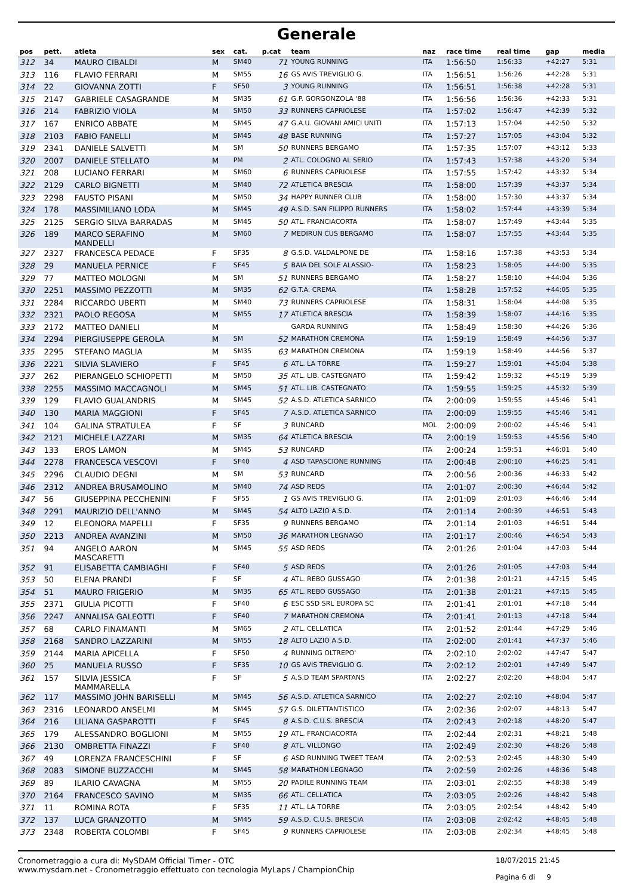Generale
| pos | pett. | atleta | sex | cat. | p.cat | team | naz | race time | real time | gap | media |
| --- | --- | --- | --- | --- | --- | --- | --- | --- | --- | --- | --- |
| 312 | 34 | MAURO CIBALDI | M | SM40 | 71 | YOUNG RUNNING | ITA | 1:56:50 | 1:56:33 | +42:27 | 5:31 |
| 313 | 116 | FLAVIO FERRARI | M | SM55 | 16 | GS AVIS TREVIGLIO G. | ITA | 1:56:51 | 1:56:26 | +42:28 | 5:31 |
| 314 | 22 | GIOVANNA ZOTTI | F | SF50 | 3 | YOUNG RUNNING | ITA | 1:56:51 | 1:56:38 | +42:28 | 5:31 |
| 315 | 2147 | GABRIELE CASAGRANDE | M | SM35 | 61 | G.P. GORGONZOLA '88 | ITA | 1:56:56 | 1:56:36 | +42:33 | 5:31 |
| 316 | 214 | FABRIZIO VIOLA | M | SM50 | 33 | RUNNERS CAPRIOLESE | ITA | 1:57:02 | 1:56:47 | +42:39 | 5:32 |
| 317 | 167 | ENRICO ABBATE | M | SM45 | 47 | G.A.U. GIOVANI AMICI UNITI | ITA | 1:57:13 | 1:57:04 | +42:50 | 5:32 |
| 318 | 2103 | FABIO FANELLI | M | SM45 | 48 | BASE RUNNING | ITA | 1:57:27 | 1:57:05 | +43:04 | 5:32 |
| 319 | 2341 | DANIELE SALVETTI | M | SM | 50 | RUNNERS BERGAMO | ITA | 1:57:35 | 1:57:07 | +43:12 | 5:33 |
| 320 | 2007 | DANIELE STELLATO | M | PM | 2 | ATL. COLOGNO AL SERIO | ITA | 1:57:43 | 1:57:38 | +43:20 | 5:34 |
| 321 | 208 | LUCIANO FERRARI | M | SM60 | 6 | RUNNERS CAPRIOLESE | ITA | 1:57:55 | 1:57:42 | +43:32 | 5:34 |
| 322 | 2129 | CARLO BIGNETTI | M | SM40 | 72 | ATLETICA BRESCIA | ITA | 1:58:00 | 1:57:39 | +43:37 | 5:34 |
| 323 | 2298 | FAUSTO PISANI | M | SM50 | 34 | HAPPY RUNNER CLUB | ITA | 1:58:00 | 1:57:30 | +43:37 | 5:34 |
| 324 | 178 | MASSIMILIANO LODA | M | SM45 | 49 | A.S.D. SAN FILIPPO RUNNERS | ITA | 1:58:02 | 1:57:44 | +43:39 | 5:34 |
| 325 | 2125 | SERGIO SILVA BARRADAS | M | SM45 | 50 | ATL. FRANCIACORTA | ITA | 1:58:07 | 1:57:49 | +43:44 | 5:35 |
| 326 | 189 | MARCO SERAFINO MANDELLI | M | SM60 | 7 | MEDIRUN CUS BERGAMO | ITA | 1:58:07 | 1:57:55 | +43:44 | 5:35 |
| 327 | 2327 | FRANCESCA PEDACE | F | SF35 | 8 | G.S.D. VALDALPONE DE | ITA | 1:58:16 | 1:57:38 | +43:53 | 5:34 |
| 328 | 29 | MANUELA PERNICE | F | SF45 | 5 | BAIA DEL SOLE ALASSIO- | ITA | 1:58:23 | 1:58:05 | +44:00 | 5:35 |
| 329 | 77 | MATTEO MOLOGNI | M | SM | 51 | RUNNERS BERGAMO | ITA | 1:58:27 | 1:58:10 | +44:04 | 5:36 |
| 330 | 2251 | MASSIMO PEZZOTTI | M | SM35 | 62 | G.T.A. CREMA | ITA | 1:58:28 | 1:57:52 | +44:05 | 5:35 |
| 331 | 2284 | RICCARDO UBERTI | M | SM40 | 73 | RUNNERS CAPRIOLESE | ITA | 1:58:31 | 1:58:04 | +44:08 | 5:35 |
| 332 | 2321 | PAOLO REGOSA | M | SM55 | 17 | ATLETICA BRESCIA | ITA | 1:58:39 | 1:58:07 | +44:16 | 5:35 |
| 333 | 2172 | MATTEO DANIELI | M | | | GARDA RUNNING | ITA | 1:58:49 | 1:58:30 | +44:26 | 5:36 |
| 334 | 2294 | PIERGIUSEPPE GEROLA | M | SM | 52 | MARATHON CREMONA | ITA | 1:59:19 | 1:58:49 | +44:56 | 5:37 |
| 335 | 2295 | STEFANO MAGLIA | M | SM35 | 63 | MARATHON CREMONA | ITA | 1:59:19 | 1:58:49 | +44:56 | 5:37 |
| 336 | 2221 | SILVIA SLAVIERO | F | SF45 | 6 | ATL. LA TORRE | ITA | 1:59:27 | 1:59:01 | +45:04 | 5:38 |
| 337 | 262 | PIERANGELO SCHIOPETTI | M | SM50 | 35 | ATL. LIB. CASTEGNATO | ITA | 1:59:42 | 1:59:32 | +45:19 | 5:39 |
| 338 | 2255 | MASSIMO MACCAGNOLI | M | SM45 | 51 | ATL. LIB. CASTEGNATO | ITA | 1:59:55 | 1:59:25 | +45:32 | 5:39 |
| 339 | 129 | FLAVIO GUALANDRIS | M | SM45 | 52 | A.S.D. ATLETICA SARNICO | ITA | 2:00:09 | 1:59:55 | +45:46 | 5:41 |
| 340 | 130 | MARIA MAGGIONI | F | SF45 | 7 | A.S.D. ATLETICA SARNICO | ITA | 2:00:09 | 1:59:55 | +45:46 | 5:41 |
| 341 | 104 | GALINA STRATULEA | F | SF | 3 | RUNCARD | MOL | 2:00:09 | 2:00:02 | +45:46 | 5:41 |
| 342 | 2121 | MICHELE LAZZARI | M | SM35 | 64 | ATLETICA BRESCIA | ITA | 2:00:19 | 1:59:53 | +45:56 | 5:40 |
| 343 | 133 | EROS LAMON | M | SM45 | 53 | RUNCARD | ITA | 2:00:24 | 1:59:51 | +46:01 | 5:40 |
| 344 | 2278 | FRANCESCA VESCOVI | F | SF40 | 4 | ASD TAPASCIONE RUNNING | ITA | 2:00:48 | 2:00:10 | +46:25 | 5:41 |
| 345 | 2296 | CLAUDIO DEGNI | M | SM | 53 | RUNCARD | ITA | 2:00:56 | 2:00:36 | +46:33 | 5:42 |
| 346 | 2312 | ANDREA BRUSAMOLINO | M | SM40 | 74 | ASD REDS | ITA | 2:01:07 | 2:00:30 | +46:44 | 5:42 |
| 347 | 56 | GIUSEPPINA PECCHENINI | F | SF55 | 1 | GS AVIS TREVIGLIO G. | ITA | 2:01:09 | 2:01:03 | +46:46 | 5:44 |
| 348 | 2291 | MAURIZIO DELL'ANNO | M | SM45 | 54 | ALTO LAZIO A.S.D. | ITA | 2:01:14 | 2:00:39 | +46:51 | 5:43 |
| 349 | 12 | ELEONORA MAPELLI | F | SF35 | 9 | RUNNERS BERGAMO | ITA | 2:01:14 | 2:01:03 | +46:51 | 5:44 |
| 350 | 2213 | ANDREA AVANZINI | M | SM50 | 36 | MARATHON LEGNAGO | ITA | 2:01:17 | 2:00:46 | +46:54 | 5:43 |
| 351 | 94 | ANGELO AARON MASCARETTI | M | SM45 | 55 | ASD REDS | ITA | 2:01:26 | 2:01:04 | +47:03 | 5:44 |
| 352 | 91 | ELISABETTA CAMBIAGHI | F | SF40 | 5 | ASD REDS | ITA | 2:01:26 | 2:01:05 | +47:03 | 5:44 |
| 353 | 50 | ELENA PRANDI | F | SF | 4 | ATL. REBO GUSSAGO | ITA | 2:01:38 | 2:01:21 | +47:15 | 5:45 |
| 354 | 51 | MAURO FRIGERIO | M | SM35 | 65 | ATL. REBO GUSSAGO | ITA | 2:01:38 | 2:01:21 | +47:15 | 5:45 |
| 355 | 2371 | GIULIA PICOTTI | F | SF40 | 6 | ESC SSD SRL EUROPA SC | ITA | 2:01:41 | 2:01:01 | +47:18 | 5:44 |
| 356 | 2247 | ANNALISA GALEOTTI | F | SF40 | 7 | MARATHON CREMONA | ITA | 2:01:41 | 2:01:13 | +47:18 | 5:44 |
| 357 | 68 | CARLO FINAMANTI | M | SM65 | 2 | ATL. CELLATICA | ITA | 2:01:52 | 2:01:44 | +47:29 | 5:46 |
| 358 | 2168 | SANDRO LAZZARINI | M | SM55 | 18 | ALTO LAZIO A.S.D. | ITA | 2:02:00 | 2:01:41 | +47:37 | 5:46 |
| 359 | 2144 | MARIA APICELLA | F | SF50 | 4 | RUNNING OLTREPO' | ITA | 2:02:10 | 2:02:02 | +47:47 | 5:47 |
| 360 | 25 | MANUELA RUSSO | F | SF35 | 10 | GS AVIS TREVIGLIO G. | ITA | 2:02:12 | 2:02:01 | +47:49 | 5:47 |
| 361 | 157 | SILVIA JESSICA MAMMARELLA | F | SF | 5 | A.S.D TEAM SPARTANS | ITA | 2:02:27 | 2:02:20 | +48:04 | 5:47 |
| 362 | 117 | MASSIMO JOHN BARISELLI | M | SM45 | 56 | A.S.D. ATLETICA SARNICO | ITA | 2:02:27 | 2:02:10 | +48:04 | 5:47 |
| 363 | 2316 | LEONARDO ANSELMI | M | SM45 | 57 | G.S. DILETTANTISTICO | ITA | 2:02:36 | 2:02:07 | +48:13 | 5:47 |
| 364 | 216 | LILIANA GASPAROTTI | F | SF45 | 8 | A.S.D. C.U.S. BRESCIA | ITA | 2:02:43 | 2:02:18 | +48:20 | 5:47 |
| 365 | 179 | ALESSANDRO BOGLIONI | M | SM55 | 19 | ATL. FRANCIACORTA | ITA | 2:02:44 | 2:02:31 | +48:21 | 5:48 |
| 366 | 2130 | OMBRETTA FINAZZI | F | SF40 | 8 | ATL. VILLONGO | ITA | 2:02:49 | 2:02:30 | +48:26 | 5:48 |
| 367 | 49 | LORENZA FRANCESCHINI | F | SF | 6 | ASD RUNNING TWEET TEAM | ITA | 2:02:53 | 2:02:45 | +48:30 | 5:49 |
| 368 | 2083 | SIMONE BUZZACCHI | M | SM45 | 58 | MARATHON LEGNAGO | ITA | 2:02:59 | 2:02:26 | +48:36 | 5:48 |
| 369 | 89 | ILARIO CAVAGNA | M | SM55 | 20 | PADILE RUNNING TEAM | ITA | 2:03:01 | 2:02:55 | +48:38 | 5:49 |
| 370 | 2164 | FRANCESCO SAVINO | M | SM35 | 66 | ATL. CELLATICA | ITA | 2:03:05 | 2:02:26 | +48:42 | 5:48 |
| 371 | 11 | ROMINA ROTA | F | SF35 | 11 | ATL. LA TORRE | ITA | 2:03:05 | 2:02:54 | +48:42 | 5:49 |
| 372 | 137 | LUCA GRANZOTTO | M | SM45 | 59 | A.S.D. C.U.S. BRESCIA | ITA | 2:03:08 | 2:02:42 | +48:45 | 5:48 |
| 373 | 2348 | ROBERTA COLOMBI | F | SF45 | 9 | RUNNERS CAPRIOLESE | ITA | 2:03:08 | 2:02:34 | +48:45 | 5:48 |
Cronometraggio a cura di: MySDAM Official Timer - OTC
www.mysdam.net - Cronometraggio effettuato con tecnologia MyLaps / ChampionChip
18/07/2015 21:45
Pagina 6 di 9